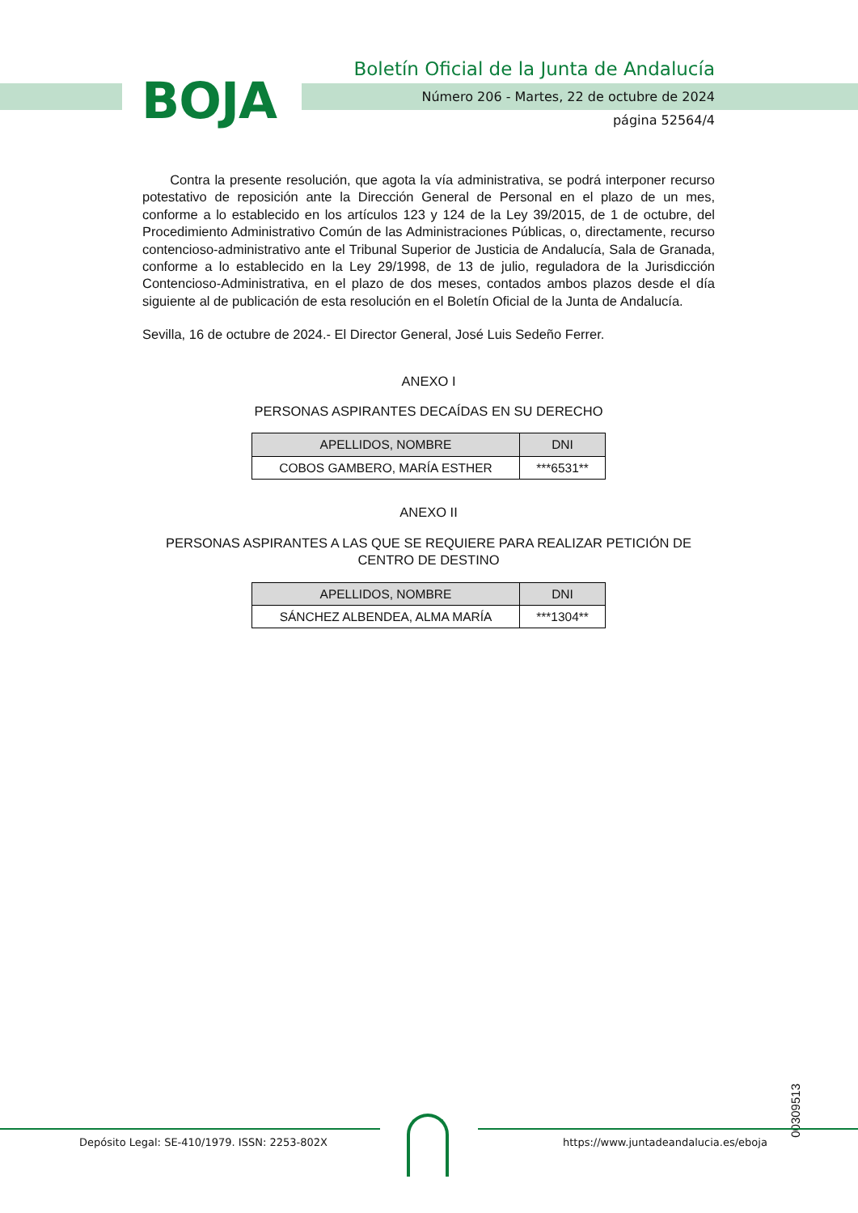BOJA
Boletín Oficial de la Junta de Andalucía
Número 206 - Martes, 22 de octubre de 2024
página 52564/4
Contra la presente resolución, que agota la vía administrativa, se podrá interponer recurso potestativo de reposición ante la Dirección General de Personal en el plazo de un mes, conforme a lo establecido en los artículos 123 y 124 de la Ley 39/2015, de 1 de octubre, del Procedimiento Administrativo Común de las Administraciones Públicas, o, directamente, recurso contencioso-administrativo ante el Tribunal Superior de Justicia de Andalucía, Sala de Granada, conforme a lo establecido en la Ley 29/1998, de 13 de julio, reguladora de la Jurisdicción Contencioso-Administrativa, en el plazo de dos meses, contados ambos plazos desde el día siguiente al de publicación de esta resolución en el Boletín Oficial de la Junta de Andalucía.
Sevilla, 16 de octubre de 2024.- El Director General, José Luis Sedeño Ferrer.
ANEXO I
PERSONAS ASPIRANTES DECAÍDAS EN SU DERECHO
| APELLIDOS, NOMBRE | DNI |
| --- | --- |
| COBOS GAMBERO, MARÍA ESTHER | ***6531** |
ANEXO II
PERSONAS ASPIRANTES A LAS QUE SE REQUIERE PARA REALIZAR PETICIÓN DE CENTRO DE DESTINO
| APELLIDOS, NOMBRE | DNI |
| --- | --- |
| SÁNCHEZ ALBENDEA, ALMA MARÍA | ***1304** |
00309513
Depósito Legal: SE-410/1979. ISSN: 2253-802X
https://www.juntadeandalucia.es/eboja